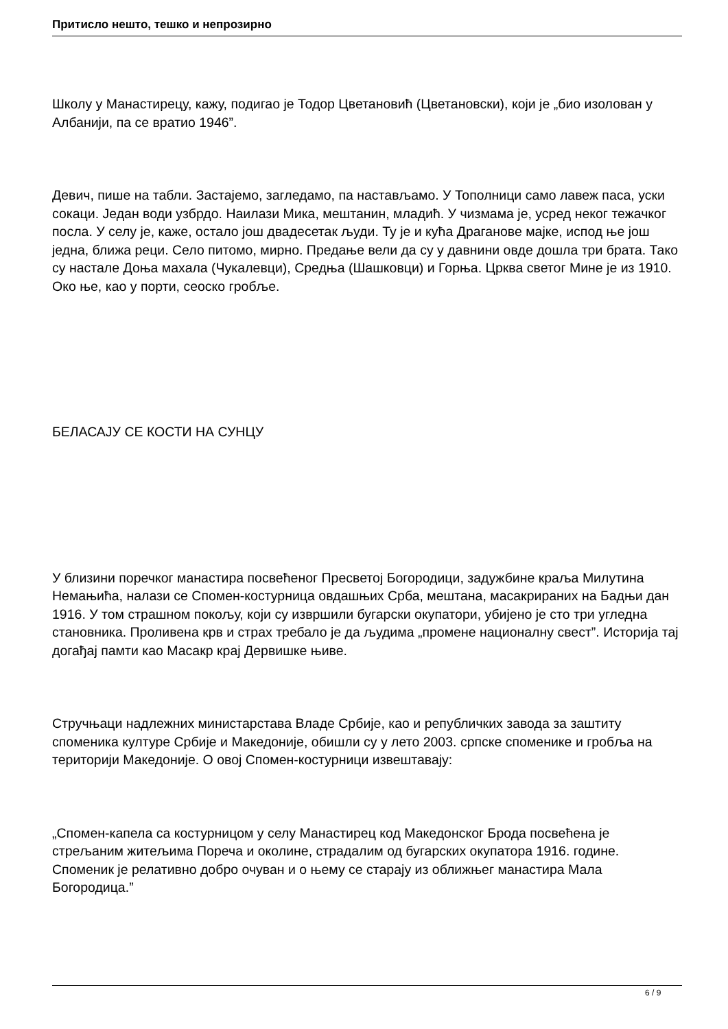Притисло нешто, тешко и непрозирно
Школу у Манастирецу, кажу, подигао је Тодор Цветановић (Цветановски), који је „био изолован у Албанији, па се вратио 1946”.
Девич, пише на табли. Застајемо, загледамо, па настављамо. У Тополници само лавеж паса, уски сокаци. Један води узбрдо. Наилази Мика, мештанин, младић. У чизмама је, усред неког тежачког посла. У селу је, каже, остало још двадесетак људи. Ту је и кућа Драганове мајке, испод ње још једна, ближа реци. Село питомо, мирно. Предање вели да су у давнини овде дошла три брата. Тако су настале Доња махала (Чукалевци), Средња (Шашковци) и Горња. Црква светог Мине је из 1910. Око ње, као у порти, сеоско гробље.
БЕЛАСАЈУ СЕ КОСТИ НА СУНЦУ
У близини поречког манастира посвећеног Пресветој Богородици, задужбине краља Милутина Немањића, налази се Спомен-костурница овдашњих Срба, мештана, масакрираних на Бадњи дан 1916. У том страшном покољу, који су извршили бугарски окупатори, убијено је сто три угледна становника. Проливена крв и страх требало је да људима „промене националну свест”. Историја тај догађај памти као Масакр крај Дервишке њиве.
Стручњаци надлежних министарстава Владе Србије, као и републичких завода за заштиту споменика културе Србије и Македоније, обишли су у лето 2003. српске споменике и гробља на територији Македоније. О овој Спомен-костурници извештавају:
„Спомен-капела са костурницом у селу Манастирец код Македонског Брода посвећена је стрељаним житељима Пореча и околине, страдалим од бугарских окупатора 1916. године. Споменик је релативно добро очуван и о њему се старају из оближњег манастира Мала Богородица.”
6 / 9